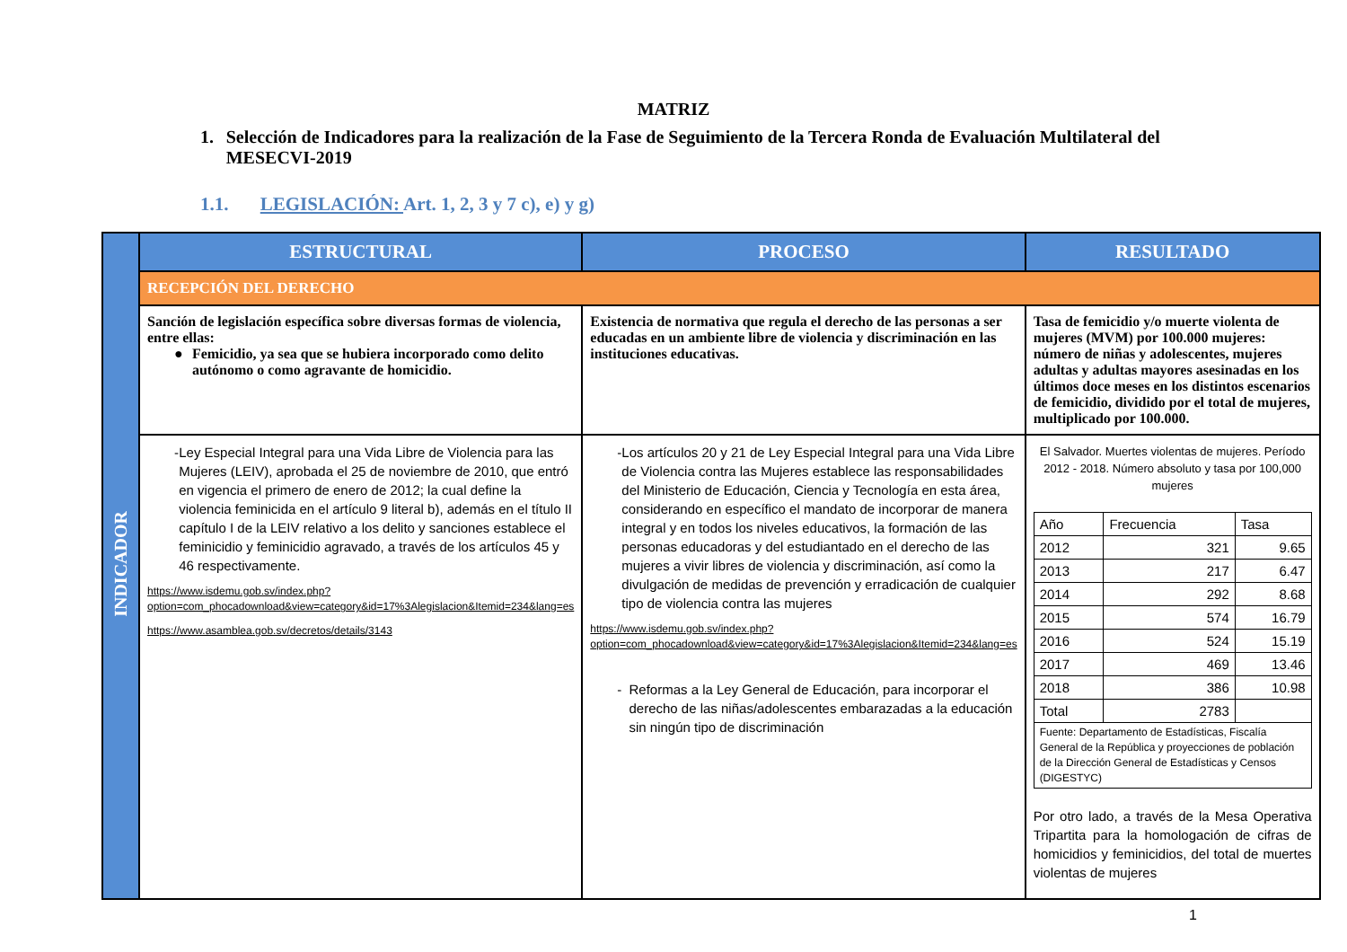MATRIZ
1. Selección de Indicadores para la realización de la Fase de Seguimiento de la Tercera Ronda de Evaluación Multilateral del MESECVI-2019
1.1. LEGISLACIÓN: Art. 1, 2, 3 y 7 c), e) y g)
| INDICADOR | ESTRUCTURAL | PROCESO | RESULTADO |
| | RECEPCIÓN DEL DERECHO | | |
| | Sanción de legislación específica sobre diversas formas de violencia, entre ellas: ● Femicidio, ya sea que se hubiera incorporado como delito autónomo o como agravante de homicidio. | Existencia de normativa que regula el derecho de las personas a ser educadas en un ambiente libre de violencia y discriminación en las instituciones educativas. | Tasa de femicidio y/o muerte violenta de mujeres (MVM) por 100.000 mujeres: número de niñas y adolescentes, mujeres adultas y adultas mayores asesinadas en los últimos doce meses en los distintos escenarios de femicidio, dividido por el total de mujeres, multiplicado por 100.000. |
| | - Ley Especial Integral para una Vida Libre de Violencia para las Mujeres (LEIV), aprobada el 25 de noviembre de 2010, que entró en vigencia el primero de enero de 2012; la cual define la violencia feminicida en el artículo 9 literal b), además en el título II capítulo I de la LEIV relativo a los delito y sanciones establece el feminicidio y feminicidio agravado, a través de los artículos 45 y 46 respectivamente. https://www.isdemu.gob.sv/index.php?option=com_phocadownload&view=category&id=17%3Alegislacion&Itemid=234&lang=es https://www.asamblea.gob.sv/decretos/details/3143 | - Los artículos 20 y 21 de Ley Especial Integral para una Vida Libre de Violencia contra las Mujeres establece las responsabilidades del Ministerio de Educación, Ciencia y Tecnología en esta área, considerando en específico el mandato de incorporar de manera integral y en todos los niveles educativos, la formación de las personas educadoras y del estudiantado en el derecho de las mujeres a vivir libres de violencia y discriminación, así como la divulgación de medidas de prevención y erradicación de cualquier tipo de violencia contra las mujeres https://www.isdemu.gob.sv/index.php?option=com_phocadownload&view=category&id=17%3Alegislacion&Itemid=234&lang=es - Reformas a la Ley General de Educación, para incorporar el derecho de las niñas/adolescentes embarazadas a la educación sin ningún tipo de discriminación | El Salvador. Muertes violentas de mujeres. Período 2012 - 2018. Número absoluto y tasa por 100,000 mujeres / Año / Frecuencia / Tasa / / 2012 / 321 / 9.65 / / 2013 / 217 / 6.47 / / 2014 / 292 / 8.68 / / 2015 / 574 / 16.79 / / 2016 / 524 / 15.19 / / 2017 / 469 / 13.46 / / 2018 / 386 / 10.98 / / Total / 2783 / / / Fuente: Departamento de Estadísticas, Fiscalía General de la República y proyecciones de población de la Dirección General de Estadísticas y Censos (DIGESTYC) / / / Por otro lado, a través de la Mesa Operativa Tripartita para la homologación de cifras de homicidios y feminicidios, del total de muertes violentas de mujeres |
1